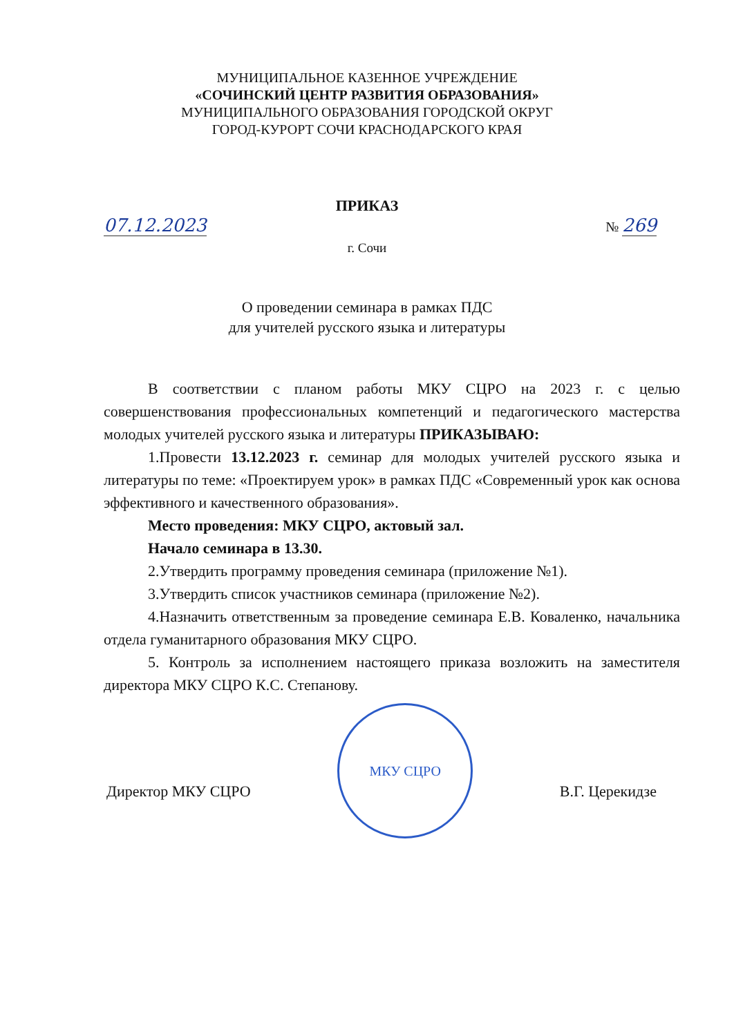МУНИЦИПАЛЬНОЕ КАЗЕННОЕ УЧРЕЖДЕНИЕ
«СОЧИНСКИЙ ЦЕНТР РАЗВИТИЯ ОБРАЗОВАНИЯ»
МУНИЦИПАЛЬНОГО ОБРАЗОВАНИЯ ГОРОДСКОЙ ОКРУГ
ГОРОД-КУРОРТ СОЧИ КРАСНОДАРСКОГО КРАЯ
ПРИКАЗ
07.12.2023 № 269
г. Сочи
О проведении семинара в рамках ПДС
для учителей русского языка и литературы
В соответствии с планом работы МКУ СЦРО на 2023 г. с целью совершенствования профессиональных компетенций и педагогического мастерства молодых учителей русского языка и литературы ПРИКАЗЫВАЮ:
1.Провести 13.12.2023 г. семинар для молодых учителей русского языка и литературы по теме: «Проектируем урок» в рамках ПДС «Современный урок как основа эффективного и качественного образования».
Место проведения: МКУ СЦРО, актовый зал.
Начало семинара в 13.30.
2.Утвердить программу проведения семинара (приложение №1).
3.Утвердить список участников семинара (приложение №2).
4.Назначить ответственным за проведение семинара Е.В. Коваленко, начальника отдела гуманитарного образования МКУ СЦРО.
5. Контроль за исполнением настоящего приказа возложить на заместителя директора МКУ СЦРО К.С. Степанову.
Директор МКУ СЦРО
МКУ СЦРО
В.Г. Церекидзе